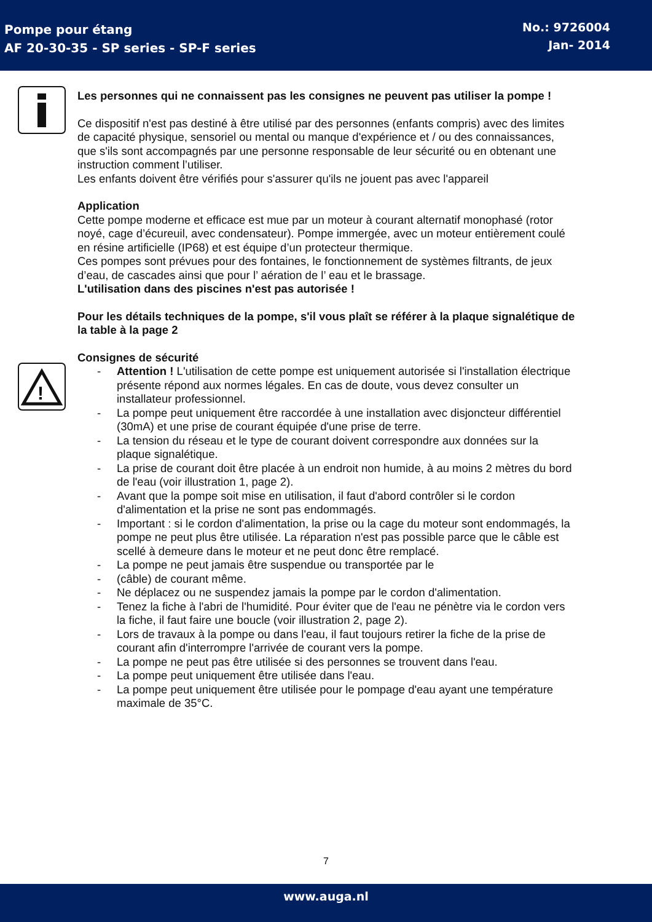Pompe pour étang
AF 20-30-35 - SP series - SP-F series
No.: 9726004
Jan- 2014
!
Les personnes qui ne connaissent pas les consignes ne peuvent pas utiliser la pompe !
Ce dispositif n'est pas destiné à être utilisé par des personnes (enfants compris) avec des limites de capacité physique, sensoriel ou mental ou manque d'expérience et / ou des connaissances, que s'ils sont accompagnés par une personne responsable de leur sécurité ou en obtenant une instruction comment l’utiliser.
Les enfants doivent être vérifiés pour s'assurer qu'ils ne jouent pas avec l'appareil
Application
Cette pompe moderne et efficace est mue par un moteur à courant alternatif monophasé (rotor noyé, cage d’écureuil, avec condensateur). Pompe immergée, avec un moteur entièrement coulé en résine artificielle (IP68) et est équipe d’un protecteur thermique.
Ces pompes sont prévues pour des fontaines, le fonctionnement de systèmes filtrants, de jeux d’eau, de cascades ainsi que pour l’ aération de l’ eau et le brassage.
L'utilisation dans des piscines n'est pas autorisée !
Pour les détails techniques de la pompe, s'il vous plaît se référer à la plaque signalétique de la table à la page 2
Consignes de sécurité
- Attention ! L'utilisation de cette pompe est uniquement autorisée si l'installation électrique présente répond aux normes légales. En cas de doute, vous devez consulter un installateur professionnel.
- La pompe peut uniquement être raccordée à une installation avec disjoncteur différentiel (30mA) et une prise de courant équipée d'une prise de terre.
- La tension du réseau et le type de courant doivent correspondre aux données sur la plaque signalétique.
- La prise de courant doit être placée à un endroit non humide, à au moins 2 mètres du bord de l'eau (voir illustration 1, page 2).
- Avant que la pompe soit mise en utilisation, il faut d'abord contrôler si le cordon d'alimentation et la prise ne sont pas endommagés.
- Important : si le cordon d'alimentation, la prise ou la cage du moteur sont endommagés, la pompe ne peut plus être utilisée. La réparation n'est pas possible parce que le câble est scellé à demeure dans le moteur et ne peut donc être remplacé.
- La pompe ne peut jamais être suspendue ou transportée par le
- (câble) de courant même.
- Ne déplacez ou ne suspendez jamais la pompe par le cordon d'alimentation.
- Tenez la fiche à l'abri de l'humidité. Pour éviter que de l'eau ne pénètre via le cordon vers la fiche, il faut faire une boucle (voir illustration 2, page 2).
- Lors de travaux à la pompe ou dans l'eau, il faut toujours retirer la fiche de la prise de courant afin d'interrompre l'arrivée de courant vers la pompe.
- La pompe ne peut pas être utilisée si des personnes se trouvent dans l'eau.
- La pompe peut uniquement être utilisée dans l'eau.
- La pompe peut uniquement être utilisée pour le pompage d'eau ayant une température maximale de 35°C.
7
www.auga.nl